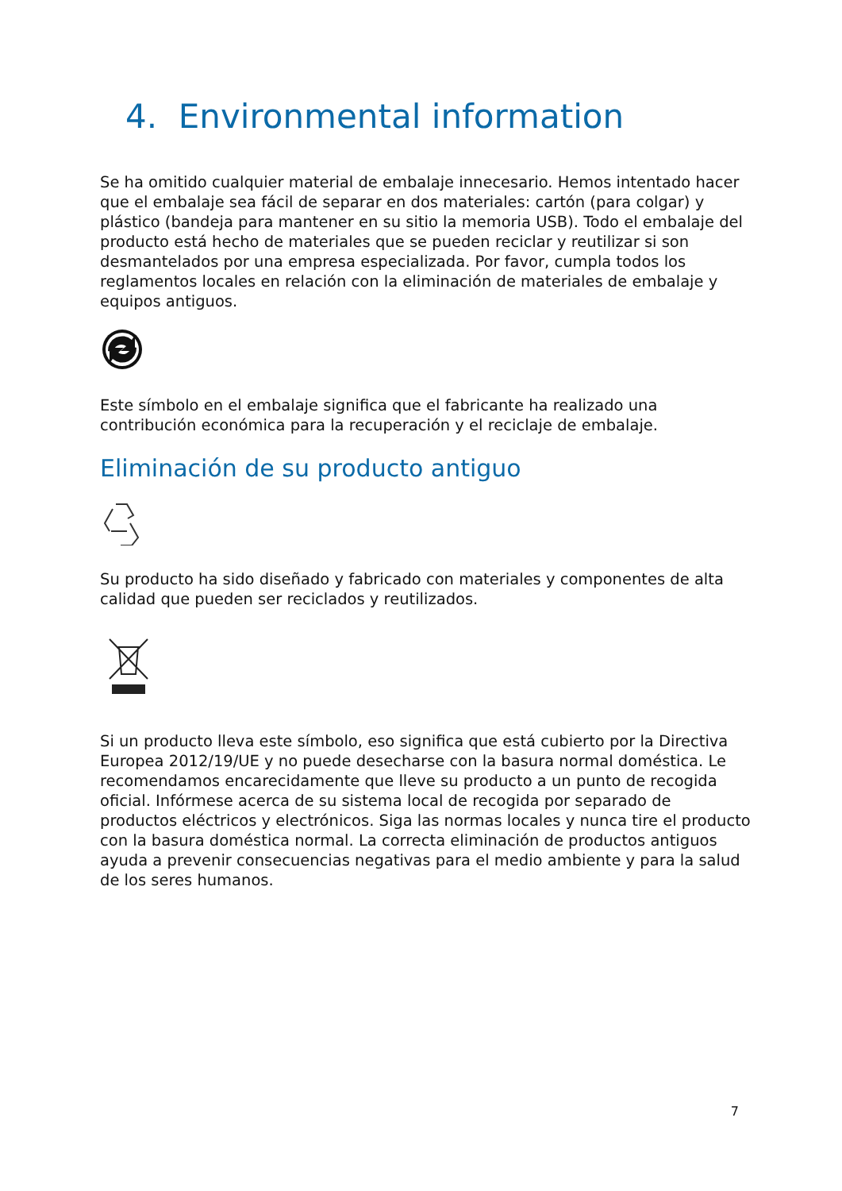4. Environmental information
Se ha omitido cualquier material de embalaje innecesario. Hemos intentado hacer que el embalaje sea fácil de separar en dos materiales: cartón (para colgar) y plástico (bandeja para mantener en su sitio la memoria USB). Todo el embalaje del producto está hecho de materiales que se pueden reciclar y reutilizar si son desmantelados por una empresa especializada. Por favor, cumpla todos los reglamentos locales en relación con la eliminación de materiales de embalaje y equipos antiguos.
Este símbolo en el embalaje significa que el fabricante ha realizado una contribución económica para la recuperación y el reciclaje de embalaje.
Eliminación de su producto antiguo
Su producto ha sido diseñado y fabricado con materiales y componentes de alta calidad que pueden ser reciclados y reutilizados.
Si un producto lleva este símbolo, eso significa que está cubierto por la Directiva Europea 2012/19/UE y no puede desecharse con la basura normal doméstica. Le recomendamos encarecidamente que lleve su producto a un punto de recogida oficial. Infórmese acerca de su sistema local de recogida por separado de productos eléctricos y electrónicos. Siga las normas locales y nunca tire el producto con la basura doméstica normal. La correcta eliminación de productos antiguos ayuda a prevenir consecuencias negativas para el medio ambiente y para la salud de los seres humanos.
7